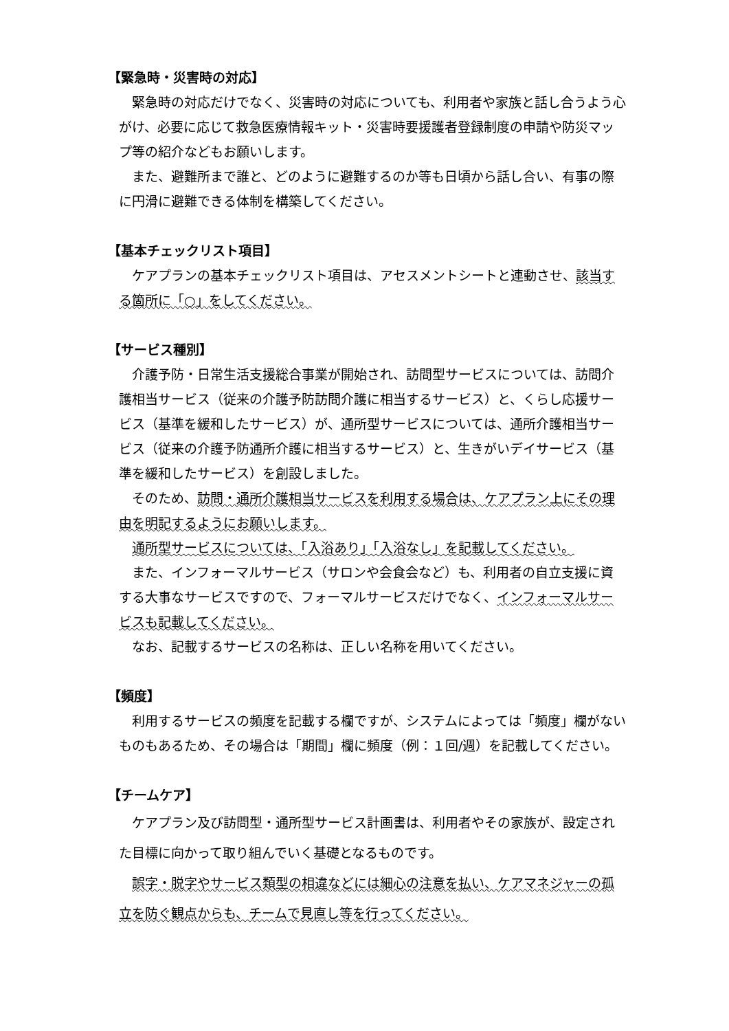【緊急時・災害時の対応】
緊急時の対応だけでなく、災害時の対応についても、利用者や家族と話し合うよう心がけ、必要に応じて救急医療情報キット・災害時要援護者登録制度の申請や防災マップ等の紹介などもお願いします。
また、避難所まで誰と、どのように避難するのか等も日頃から話し合い、有事の際に円滑に避難できる体制を構築してください。
【基本チェックリスト項目】
ケアプランの基本チェックリスト項目は、アセスメントシートと連動させ、該当する箇所に「○」をしてください。
【サービス種別】
介護予防・日常生活支援総合事業が開始され、訪問型サービスについては、訪問介護相当サービス（従来の介護予防訪問介護に相当するサービス）と、くらし応援サービス（基準を緩和したサービス）が、通所型サービスについては、通所介護相当サービス（従来の介護予防通所介護に相当するサービス）と、生きがいデイサービス（基準を緩和したサービス）を創設しました。
そのため、訪問・通所介護相当サービスを利用する場合は、ケアプラン上にその理由を明記するようにお願いします。
通所型サービスについては、「入浴あり」「入浴なし」を記載してください。
また、インフォーマルサービス（サロンや会食会など）も、利用者の自立支援に資する大事なサービスですので、フォーマルサービスだけでなく、インフォーマルサービスも記載してください。
なお、記載するサービスの名称は、正しい名称を用いてください。
【頻度】
利用するサービスの頻度を記載する欄ですが、システムによっては「頻度」欄がないものもあるため、その場合は「期間」欄に頻度（例：１回/週）を記載してください。
【チームケア】
ケアプラン及び訪問型・通所型サービス計画書は、利用者やその家族が、設定された目標に向かって取り組んでいく基礎となるものです。
誤字・脱字やサービス類型の相違などには細心の注意を払い、ケアマネジャーの孤立を防ぐ観点からも、チームで見直し等を行ってください。